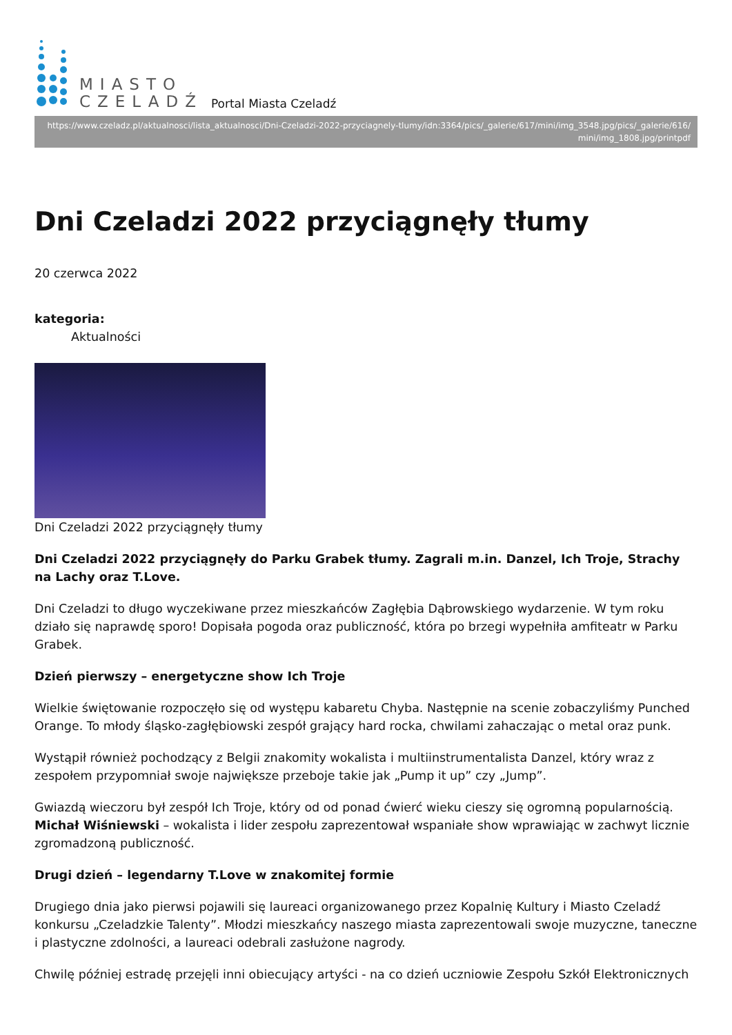MIASTO
CZELADŹ
Portal Miasta Czeladź
https://www.czeladz.pl/aktualnosci/lista_aktualnosci/Dni-Czeladzi-2022-przyciagnely-tlumy/idn:3364/pics/_galerie/617/mini/img_3548.jpg/pics/_galerie/616/mini/img_1808.jpg/printpdf
Dni Czeladzi 2022 przyciągnęły tłumy
20 czerwca 2022
kategoria:
Aktualności
Dni Czeladzi 2022 przyciągnęły tłumy
Dni Czeladzi 2022 przyciągnęły do Parku Grabek tłumy. Zagrali m.in. Danzel, Ich Troje, Strachy na Lachy oraz T.Love.
Dni Czeladzi to długo wyczekiwane przez mieszkańców Zagłębia Dąbrowskiego wydarzenie. W tym roku działo się naprawdę sporo! Dopisała pogoda oraz publiczność, która po brzegi wypełniła amfiteatr w Parku Grabek.
Dzień pierwszy – energetyczne show Ich Troje
Wielkie świętowanie rozpoczęło się od występu kabaretu Chyba. Następnie na scenie zobaczyliśmy Punched Orange. To młody śląsko-zagłębiowski zespół grający hard rocka, chwilami zahaczając o metal oraz punk.
Wystąpił również pochodzący z Belgii znakomity wokalista i multiinstrumentalista Danzel, który wraz z zespołem przypomniał swoje największe przeboje takie jak „Pump it up” czy „Jump”.
Gwiazdą wieczoru był zespół Ich Troje, który od od ponad ćwierć wieku cieszy się ogromną popularnością. Michał Wiśniewski – wokalista i lider zespołu zaprezentował wspaniałe show wprawiając w zachwyt licznie zgromadzoną publiczność.
Drugi dzień – legendarny T.Love w znakomitej formie
Drugiego dnia jako pierwsi pojawili się laureaci organizowanego przez Kopalnię Kultury i Miasto Czeladź konkursu „Czeladzkie Talenty”. Młodzi mieszkańcy naszego miasta zaprezentowali swoje muzyczne, taneczne i plastyczne zdolności, a laureaci odebrali zasłużone nagrody.
Chwilę później estradę przejęli inni obiecujący artyści - na co dzień uczniowie Zespołu Szkół Elektronicznych